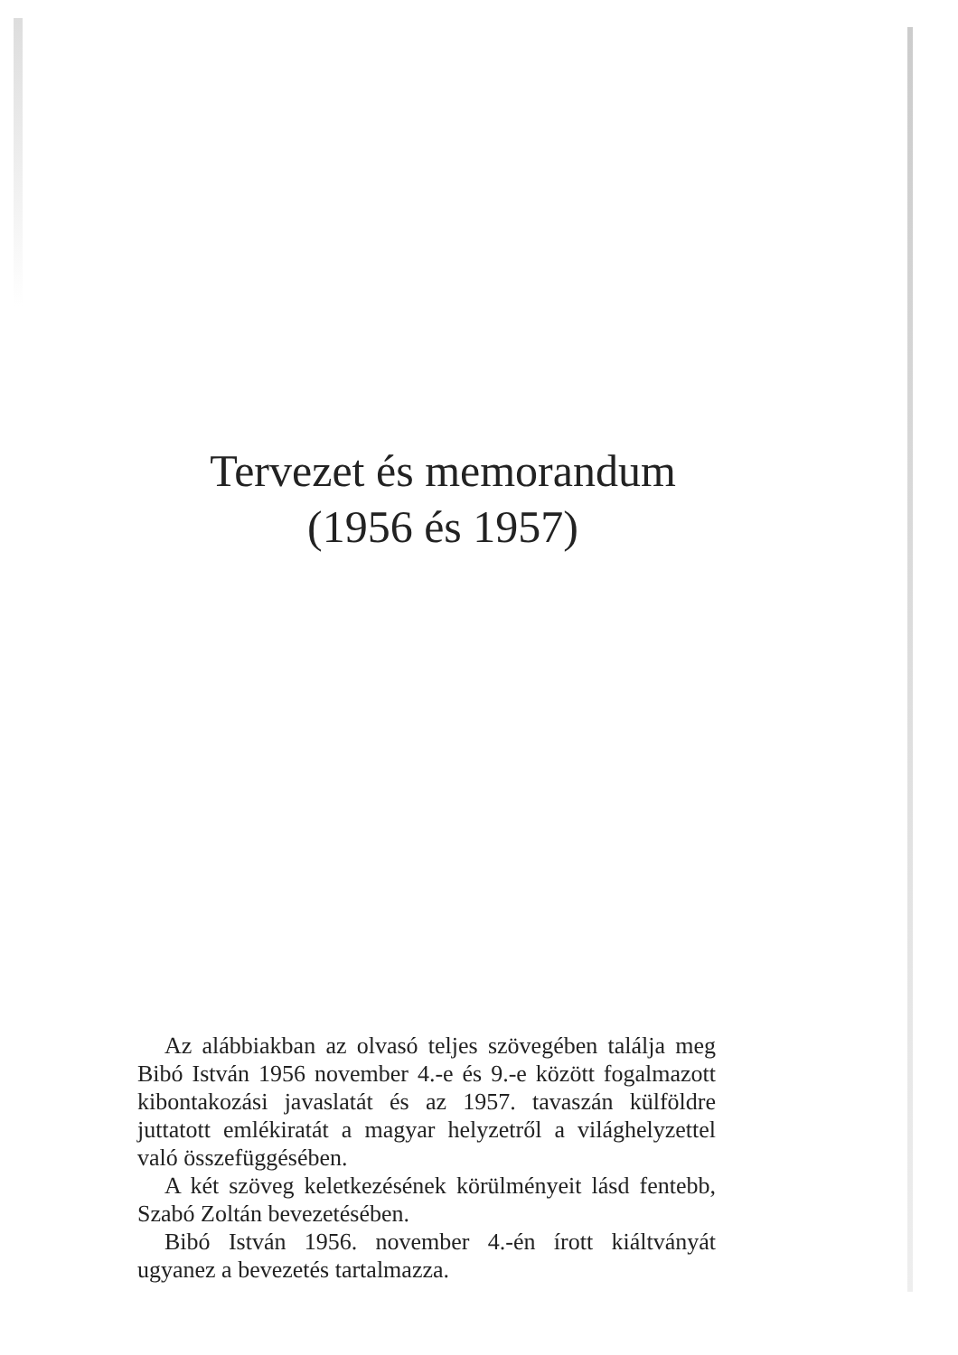Tervezet és memorandum
(1956 és 1957)
Az alábbiakban az olvasó teljes szövegében találja meg Bibó István 1956 november 4.-e és 9.-e között fogalmazott kibontakozási javaslatát és az 1957. tavaszán külföldre juttatott emlékiratát a magyar helyzetről a világhelyzettel való összefüggésében.
A két szöveg keletkezésének körülményeit lásd fentebb, Szabó Zoltán bevezetésében.
Bibó István 1956. november 4.-én írott kiáltványát ugyanez a bevezetés tartalmazza.